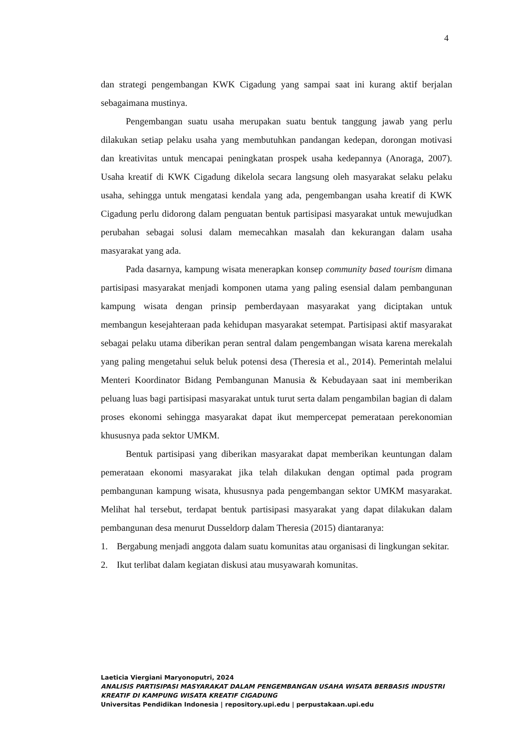4
dan strategi pengembangan KWK Cigadung yang sampai saat ini kurang aktif berjalan sebagaimana mustinya.
Pengembangan suatu usaha merupakan suatu bentuk tanggung jawab yang perlu dilakukan setiap pelaku usaha yang membutuhkan pandangan kedepan, dorongan motivasi dan kreativitas untuk mencapai peningkatan prospek usaha kedepannya (Anoraga, 2007). Usaha kreatif di KWK Cigadung dikelola secara langsung oleh masyarakat selaku pelaku usaha, sehingga untuk mengatasi kendala yang ada, pengembangan usaha kreatif di KWK Cigadung perlu didorong dalam penguatan bentuk partisipasi masyarakat untuk mewujudkan perubahan sebagai solusi dalam memecahkan masalah dan kekurangan dalam usaha masyarakat yang ada.
Pada dasarnya, kampung wisata menerapkan konsep community based tourism dimana partisipasi masyarakat menjadi komponen utama yang paling esensial dalam pembangunan kampung wisata dengan prinsip pemberdayaan masyarakat yang diciptakan untuk membangun kesejahteraan pada kehidupan masyarakat setempat. Partisipasi aktif masyarakat sebagai pelaku utama diberikan peran sentral dalam pengembangan wisata karena merekalah yang paling mengetahui seluk beluk potensi desa (Theresia et al., 2014). Pemerintah melalui Menteri Koordinator Bidang Pembangunan Manusia & Kebudayaan saat ini memberikan peluang luas bagi partisipasi masyarakat untuk turut serta dalam pengambilan bagian di dalam proses ekonomi sehingga masyarakat dapat ikut mempercepat pemerataan perekonomian khususnya pada sektor UMKM.
Bentuk partisipasi yang diberikan masyarakat dapat memberikan keuntungan dalam pemerataan ekonomi masyarakat jika telah dilakukan dengan optimal pada program pembangunan kampung wisata, khususnya pada pengembangan sektor UMKM masyarakat. Melihat hal tersebut, terdapat bentuk partisipasi masyarakat yang dapat dilakukan dalam pembangunan desa menurut Dusseldorp dalam Theresia (2015) diantaranya:
1. Bergabung menjadi anggota dalam suatu komunitas atau organisasi di lingkungan sekitar.
2. Ikut terlibat dalam kegiatan diskusi atau musyawarah komunitas.
Laeticia Viergiani Maryonoputri, 2024
ANALISIS PARTISIPASI MASYARAKAT DALAM PENGEMBANGAN USAHA WISATA BERBASIS INDUSTRI KREATIF DI KAMPUNG WISATA KREATIF CIGADUNG
Universitas Pendidikan Indonesia | repository.upi.edu | perpustakaan.upi.edu